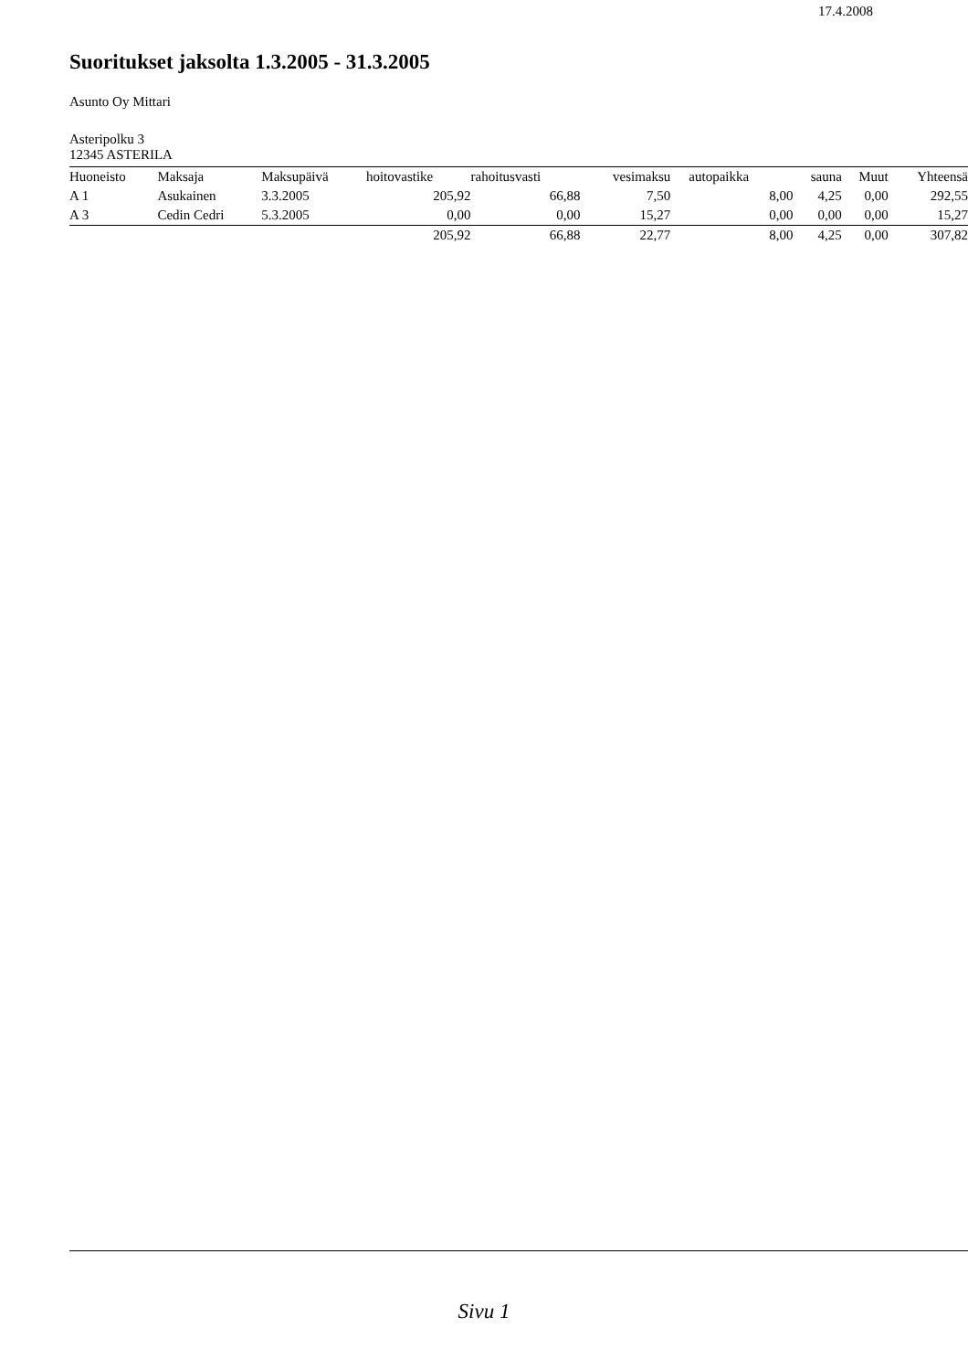17.4.2008
Suoritukset jaksolta 1.3.2005 - 31.3.2005
Asunto Oy Mittari
Asteripolku 3
12345 ASTERILA
| Huoneisto | Maksaja | Maksupäivä | hoitovastike | rahoitusvasti | vesimaksu | autopaikka | sauna | Muut | Yhteensä |
| --- | --- | --- | --- | --- | --- | --- | --- | --- | --- |
| A 1 | Asukainen | 3.3.2005 | 205,92 | 66,88 | 7,50 | 8,00 | 4,25 | 0,00 | 292,55 |
| A 3 | Cedin Cedri | 5.3.2005 | 0,00 | 0,00 | 15,27 | 0,00 | 0,00 | 0,00 | 15,27 |
| | | | 205,92 | 66,88 | 22,77 | 8,00 | 4,25 | 0,00 | 307,82 |
Sivu 1